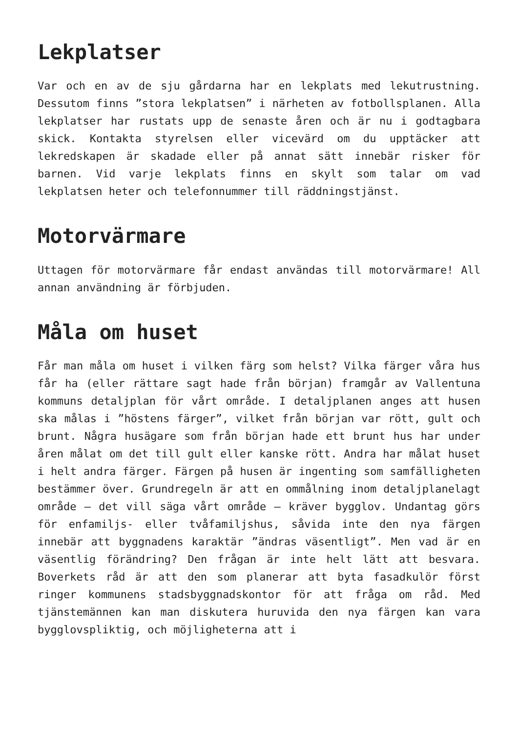Lekplatser
Var och en av de sju gårdarna har en lekplats med lekutrustning. Dessutom finns ”stora lekplatsen” i närheten av fotbollsplanen. Alla lekplatser har rustats upp de senaste åren och är nu i godtagbara skick. Kontakta styrelsen eller vicevärd om du upptäcker att lekredskapen är skadade eller på annat sätt innebär risker för barnen. Vid varje lekplats finns en skylt som talar om vad lekplatsen heter och telefonnummer till räddningstjänst.
Motorvärmare
Uttagen för motorvärmare får endast användas till motorvärmare! All annan användning är förbjuden.
Måla om huset
Får man måla om huset i vilken färg som helst? Vilka färger våra hus får ha (eller rättare sagt hade från början) framgår av Vallentuna kommuns detaljplan för vårt område. I detaljplanen anges att husen ska målas i ”höstens färger”, vilket från början var rött, gult och brunt. Några husägare som från början hade ett brunt hus har under åren målat om det till gult eller kanske rött. Andra har målat huset i helt andra färger. Färgen på husen är ingenting som samfälligheten bestämmer över. Grundregeln är att en ommålning inom detaljplanelagt område – det vill säga vårt område – kräver bygglov. Undantag görs för enfamiljs- eller tvåfamiljshus, såvida inte den nya färgen innebär att byggnadens karaktär ”ändras väsentligt”. Men vad är en väsentlig förändring? Den frågan är inte helt lätt att besvara. Boverkets råd är att den som planerar att byta fasadkulör först ringer kommunens stadsbyggnadskontor för att fråga om råd. Med tjänstemännen kan man diskutera huruvida den nya färgen kan vara bygglovspliktig, och möjligheterna att i